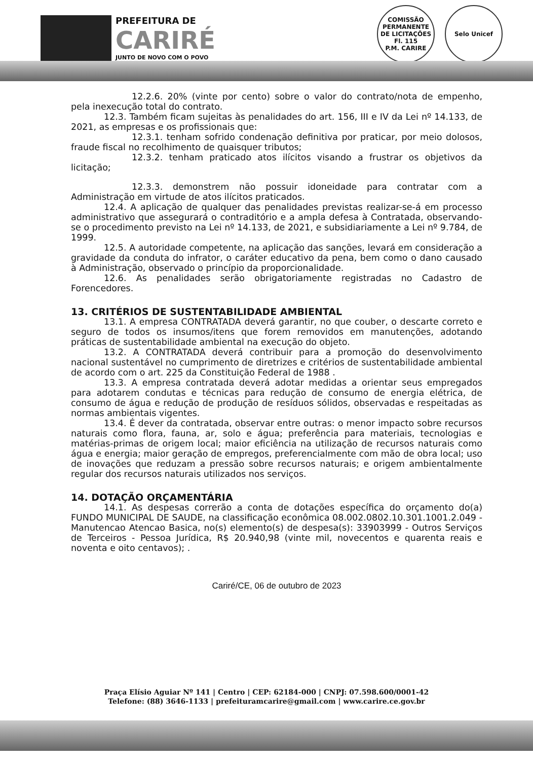PREFEITURA DE
CARIRÉ
JUNTO DE NOVO COM O POVO
COMISSÃO PERMANENTE DE LICITAÇÕES
Fl. 115
P.M. CARIRE
Selo Unicef
12.2.6. 20% (vinte por cento) sobre o valor do contrato/nota de empenho, pela inexecução total do contrato.
12.3. Também ficam sujeitas às penalidades do art. 156, III e IV da Lei nº 14.133, de 2021, as empresas e os profissionais que:
12.3.1. tenham sofrido condenação definitiva por praticar, por meio dolosos, fraude fiscal no recolhimento de quaisquer tributos;
12.3.2. tenham praticado atos ilícitos visando a frustrar os objetivos da licitação;
12.3.3. demonstrem não possuir idoneidade para contratar com a Administração em virtude de atos ilícitos praticados.
12.4. A aplicação de qualquer das penalidades previstas realizar-se-á em processo administrativo que assegurará o contraditório e a ampla defesa à Contratada, observando-se o procedimento previsto na Lei nº 14.133, de 2021, e subsidiariamente a Lei nº 9.784, de 1999.
12.5. A autoridade competente, na aplicação das sanções, levará em consideração a gravidade da conduta do infrator, o caráter educativo da pena, bem como o dano causado à Administração, observado o princípio da proporcionalidade.
12.6. As penalidades serão obrigatoriamente registradas no Cadastro de Forencedores.
13. CRITÉRIOS DE SUSTENTABILIDADE AMBIENTAL
13.1. A empresa CONTRATADA deverá garantir, no que couber, o descarte correto e seguro de todos os insumos/itens que forem removidos em manutenções, adotando práticas de sustentabilidade ambiental na execução do objeto.
13.2. A CONTRATADA deverá contribuir para a promoção do desenvolvimento nacional sustentável no cumprimento de diretrizes e critérios de sustentabilidade ambiental de acordo com o art. 225 da Constituição Federal de 1988 .
13.3. A empresa contratada deverá adotar medidas a orientar seus empregados para adotarem condutas e técnicas para redução de consumo de energia elétrica, de consumo de água e redução de produção de resíduos sólidos, observadas e respeitadas as normas ambientais vigentes.
13.4. É dever da contratada, observar entre outras: o menor impacto sobre recursos naturais como flora, fauna, ar, solo e água; preferência para materiais, tecnologias e matérias-primas de origem local; maior eficiência na utilização de recursos naturais como água e energia; maior geração de empregos, preferencialmente com mão de obra local; uso de inovações que reduzam a pressão sobre recursos naturais; e origem ambientalmente regular dos recursos naturais utilizados nos serviços.
14. DOTAÇÃO ORÇAMENTÁRIA
14.1. As despesas correrão a conta de dotações específica do orçamento do(a) FUNDO MUNICIPAL DE SAUDE, na classificação econômica 08.002.0802.10.301.1001.2.049 - Manutencao Atencao Basica, no(s) elemento(s) de despesa(s): 33903999 - Outros Serviços de Terceiros - Pessoa Jurídica, R$ 20.940,98 (vinte mil, novecentos e quarenta reais e noventa e oito centavos); .
Cariré/CE, 06 de outubro de 2023
Praça Elísio Aguiar Nº 141 | Centro | CEP: 62184-000 | CNPJ: 07.598.600/0001-42
Telefone: (88) 3646-1133 | prefeituramcarire@gmail.com | www.carire.ce.gov.br